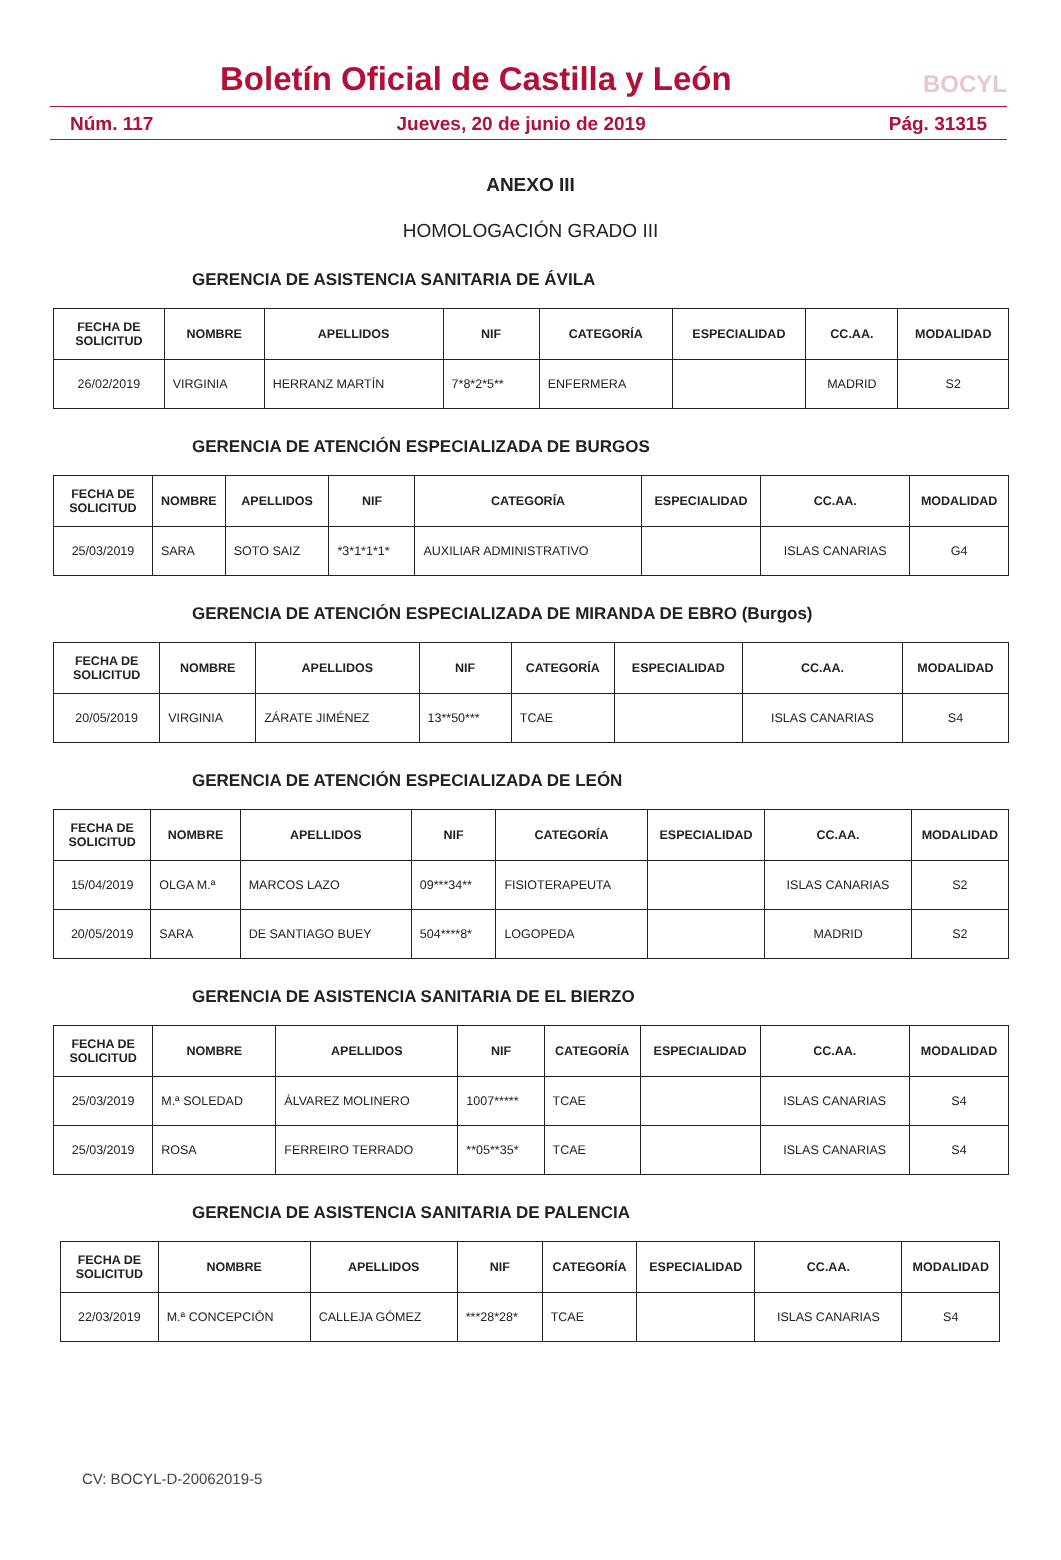Boletín Oficial de Castilla y León
BOCYL
Núm. 117 Jueves, 20 de junio de 2019 Pág. 31315
ANEXO III
HOMOLOGACIÓN GRADO III
GERENCIA DE ASISTENCIA SANITARIA DE ÁVILA
| FECHA DE SOLICITUD | NOMBRE | APELLIDOS | NIF | CATEGORÍA | ESPECIALIDAD | CC.AA. | MODALIDAD |
| --- | --- | --- | --- | --- | --- | --- | --- |
| 26/02/2019 | VIRGINIA | HERRANZ MARTÍN | 7*8*2*5** | ENFERMERA | | MADRID | S2 |
GERENCIA DE ATENCIÓN ESPECIALIZADA DE BURGOS
| FECHA DE SOLICITUD | NOMBRE | APELLIDOS | NIF | CATEGORÍA | ESPECIALIDAD | CC.AA. | MODALIDAD |
| --- | --- | --- | --- | --- | --- | --- | --- |
| 25/03/2019 | SARA | SOTO SAIZ | *3*1*1*1* | AUXILIAR ADMINISTRATIVO | | ISLAS CANARIAS | G4 |
GERENCIA DE ATENCIÓN ESPECIALIZADA DE MIRANDA DE EBRO (Burgos)
| FECHA DE SOLICITUD | NOMBRE | APELLIDOS | NIF | CATEGORÍA | ESPECIALIDAD | CC.AA. | MODALIDAD |
| --- | --- | --- | --- | --- | --- | --- | --- |
| 20/05/2019 | VIRGINIA | ZÁRATE JIMÉNEZ | 13**50*** | TCAE | | ISLAS CANARIAS | S4 |
GERENCIA DE ATENCIÓN ESPECIALIZADA DE LEÓN
| FECHA DE SOLICITUD | NOMBRE | APELLIDOS | NIF | CATEGORÍA | ESPECIALIDAD | CC.AA. | MODALIDAD |
| --- | --- | --- | --- | --- | --- | --- | --- |
| 15/04/2019 | OLGA M.ª | MARCOS LAZO | 09***34** | FISIOTERAPEUTA | | ISLAS CANARIAS | S2 |
| 20/05/2019 | SARA | DE SANTIAGO BUEY | 504****8* | LOGOPEDA | | MADRID | S2 |
GERENCIA DE ASISTENCIA SANITARIA DE EL BIERZO
| FECHA DE SOLICITUD | NOMBRE | APELLIDOS | NIF | CATEGORÍA | ESPECIALIDAD | CC.AA. | MODALIDAD |
| --- | --- | --- | --- | --- | --- | --- | --- |
| 25/03/2019 | M.ª SOLEDAD | ÁLVAREZ MOLINERO | 1007***** | TCAE | | ISLAS CANARIAS | S4 |
| 25/03/2019 | ROSA | FERREIRO TERRADO | **05**35* | TCAE | | ISLAS CANARIAS | S4 |
GERENCIA DE ASISTENCIA SANITARIA DE PALENCIA
| FECHA DE SOLICITUD | NOMBRE | APELLIDOS | NIF | CATEGORÍA | ESPECIALIDAD | CC.AA. | MODALIDAD |
| --- | --- | --- | --- | --- | --- | --- | --- |
| 22/03/2019 | M.ª CONCEPCIÓN | CALLEJA GÓMEZ | ***28*28* | TCAE | | ISLAS CANARIAS | S4 |
CV: BOCYL-D-20062019-5